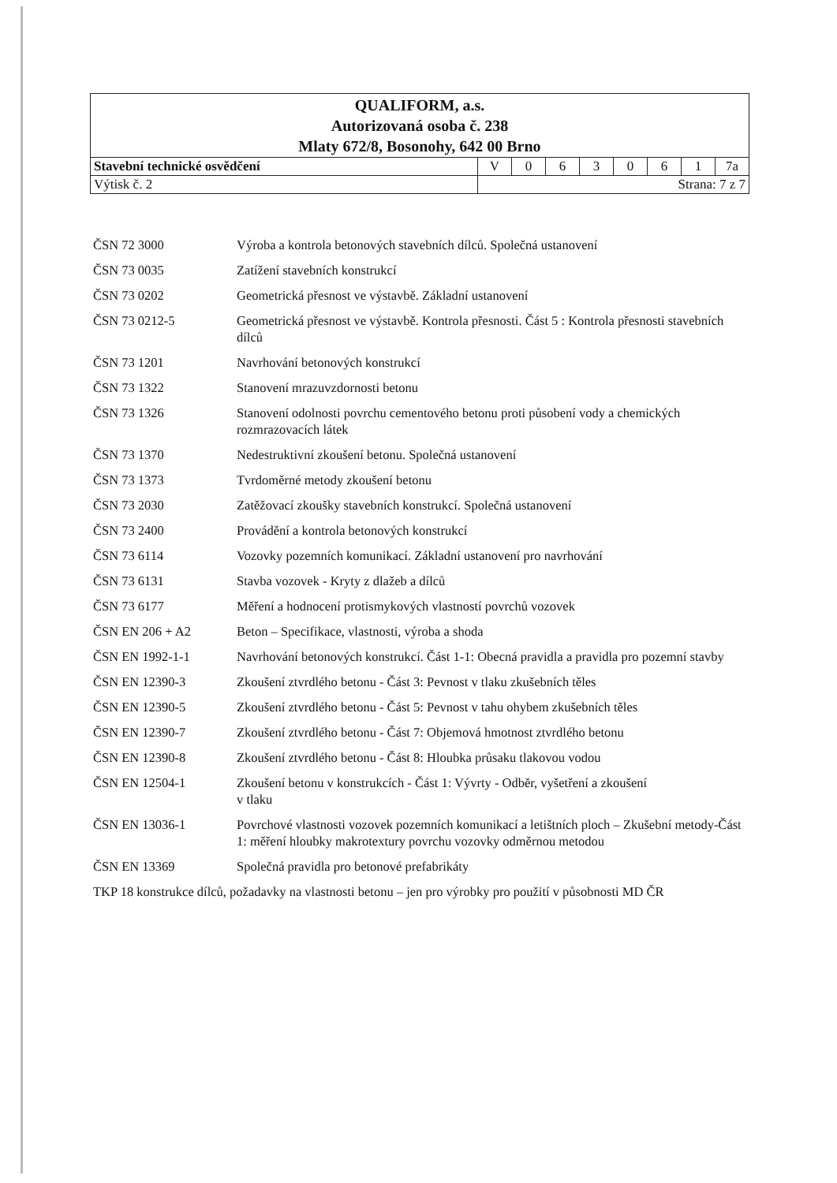| QUALIFORM, a.s. Autorizovaná osoba č. 238 Mlaty 672/8, Bosonohy, 642 00 Brno | | | | | | | | |
| Stavební technické osvědčení | V | 0 | 6 | 3 | 0 | 6 | 1 | 7a |
| Výtisk č. 2 | Strana: 7 z 7 | | | | | | | |
| ČSN 72 3000 | Výroba a kontrola betonových stavebních dílců. Společná ustanovení |
| ČSN 73 0035 | Zatížení stavebních konstrukcí |
| ČSN 73 0202 | Geometrická přesnost ve výstavbě. Základní ustanovení |
| ČSN 73 0212-5 | Geometrická přesnost ve výstavbě. Kontrola přesnosti. Část 5 : Kontrola přesnosti stavebních dílců |
| ČSN 73 1201 | Navrhování betonových konstrukcí |
| ČSN 73 1322 | Stanovení mrazuvzdornosti betonu |
| ČSN 73 1326 | Stanovení odolnosti povrchu cementového betonu proti působení vody a chemických rozmrazovacích látek |
| ČSN 73 1370 | Nedestruktivní zkoušení betonu. Společná ustanovení |
| ČSN 73 1373 | Tvrdoměrné metody zkoušení betonu |
| ČSN 73 2030 | Zatěžovací zkoušky stavebních konstrukcí. Společná ustanovení |
| ČSN 73 2400 | Provádění a kontrola betonových konstrukcí |
| ČSN 73 6114 | Vozovky pozemních komunikací. Základní ustanovení pro navrhování |
| ČSN 73 6131 | Stavba vozovek - Kryty z dlažeb a dílců |
| ČSN 73 6177 | Měření a hodnocení protismykových vlastností povrchů vozovek |
| ČSN EN 206 + A2 | Beton – Specifikace, vlastnosti, výroba a shoda |
| ČSN EN 1992-1-1 | Navrhování betonových konstrukcí. Část 1-1: Obecná pravidla a pravidla pro pozemní stavby |
| ČSN EN 12390-3 | Zkoušení ztvrdlého betonu - Část 3: Pevnost v tlaku zkušebních těles |
| ČSN EN 12390-5 | Zkoušení ztvrdlého betonu - Část 5: Pevnost v tahu ohybem zkušebních těles |
| ČSN EN 12390-7 | Zkoušení ztvrdlého betonu - Část 7: Objemová hmotnost ztvrdlého betonu |
| ČSN EN 12390-8 | Zkoušení ztvrdlého betonu - Část 8: Hloubka průsaku tlakovou vodou |
| ČSN EN 12504-1 | Zkoušení betonu v konstrukcích - Část 1: Vývrty - Odběr, vyšetření a zkoušení v tlaku |
| ČSN EN 13036-1 | Povrchové vlastnosti vozovek pozemních komunikací a letištních ploch – Zkušební metody-Část 1: měření hloubky makrotextury povrchu vozovky odměrnou metodou |
| ČSN EN 13369 | Společná pravidla pro betonové prefabrikáty |
TKP 18 konstrukce dílců, požadavky na vlastnosti betonu – jen pro výrobky pro použití v působnosti MD ČR